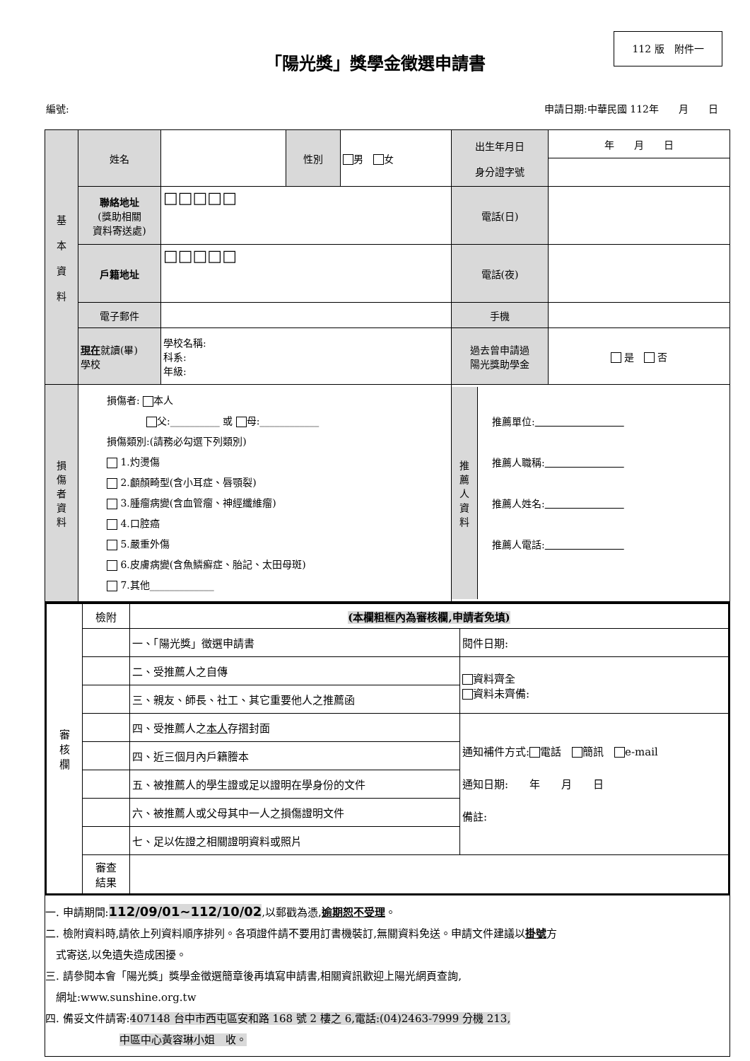112 版　附件一
「陽光獎」獎學金徵選申請書
編號: 申請日期:中華民國 112年　　月　　日
| 基 本 資 料 | 姓名 | | 性別 | 男 女 | 出生年月日 身分證字號 | 年 月 日 |
| | 聯絡地址 (獎助相關 資料寄送處) | □□□□□ | | | 電話(日) | |
| | 戶籍地址 | □□□□□ | | | 電話(夜) | |
| | 電子郵件 | | | | 手機 | |
| | 現在 就讀(畢) 學校 | 學校名稱: 科系: 年級: | | | 過去曾申請過 陽光獎助學金 | 是 否 |
| 損 傷 者 資 料 | 損傷者: 本人 父:__________ 或 母:____________ 損傷類別:(請務必勾選下列類別) 1.灼燙傷 2.顱顏畸型(含小耳症、唇顎裂) 3.腫瘤病變(含血管瘤、神經纖維瘤) 4.口腔癌 5.嚴重外傷 6.皮膚病變(含魚鱗癬症、胎記、太田母斑) 7.其他_____________ | | | | 推 薦 人 資 料 推薦單位: 推薦人職稱: 推薦人姓名: 推薦人電話: | |
| 審 核 欄 | 檢附 | (本欄粗框內為審核欄,申請者免填) | |
| | | 一、「陽光獎」徵選申請書 | 閱件日期: |
| | | 二、受推薦人之自傳 | 資料齊全 資料未齊備: |
| | | 三、親友、師長、社工、其它重要他人之推薦函 | |
| | | 四、受推薦人之 本人 存摺封面 | 通知補件方式: 電話 簡訊 e-mail 通知日期: 年 月 日 備註: |
| | | 四、近三個月內戶籍謄本 | |
| | | 五、被推薦人的學生證或足以證明在學身份的文件 | |
| | | 六、被推薦人或父母其中一人之損傷證明文件 | |
| | | 七、足以佐證之相關證明資料或照片 | |
| | 審查 結果 | | |
一. 申請期間:112/09/01~112/10/02,以郵戳為憑,逾期恕不受理。
二. 檢附資料時,請依上列資料順序排列。各項證件請不要用訂書機裝訂,無關資料免送。申請文件建議以掛號方
　式寄送,以免遺失造成困擾。
三. 請參閱本會「陽光獎」獎學金徵選簡章後再填寫申請書,相關資訊歡迎上陽光網頁查詢,
　網址:www.sunshine.org.tw
四. 備妥文件請寄:407148 台中市西屯區安和路 168 號 2 樓之 6,電話:(04)2463-7999 分機 213,
　　　　　　　中區中心黃容琳小姐　收。